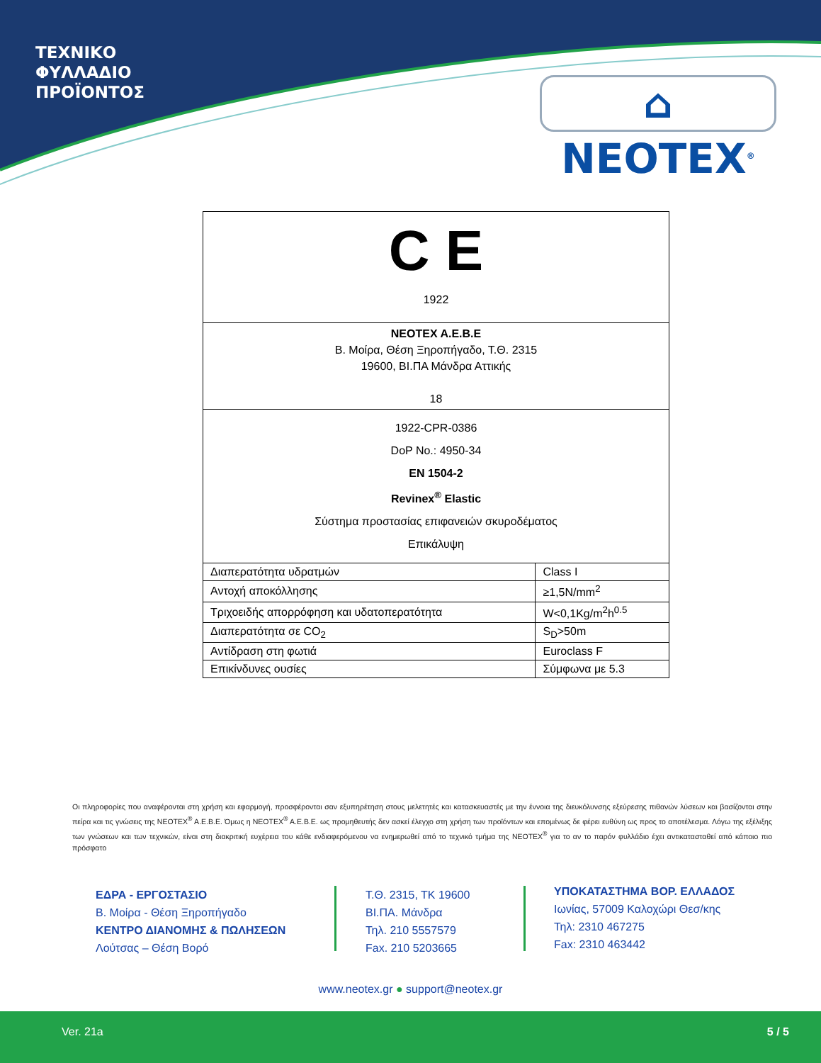ΤΕΧΝΙΚΟ
ΦΥΛΛΑΔΙΟ
ΠΡΟΪΟΝΤΟΣ
⌂ NEOTEX<sup>®</sup>
| C E 1922 | |
| NEOTEX A.E.B.E Β. Μοίρα, Θέση Ξηροπήγαδο, Τ.Θ. 2315 19600, ΒΙ.ΠΑ Μάνδρα Αττικής 18 | |
| 1922-CPR-0386 DoP No.: 4950-34 EN 1504-2 Revinex<sup>®</sup> Elastic Σύστημα προστασίας επιφανειών σκυροδέματος Επικάλυψη | |
| Διαπερατότητα υδρατμών | Class I |
| Αντοχή αποκόλλησης | ≥1,5N/mm<sup>2</sup> |
| Τριχοειδής απορρόφηση και υδατοπερατότητα | W<0,1Kg/m<sup>2</sup>h<sup>0.5</sup> |
| Διαπερατότητα σε CO<sub>2</sub> | S<sub>D</sub>>50m |
| Αντίδραση στη φωτιά | Euroclass F |
| Επικίνδυνες ουσίες | Σύμφωνα με 5.3 |
Οι πληροφορίες που αναφέρονται στη χρήση και εφαρμογή, προσφέρονται σαν εξυπηρέτηση στους μελετητές και κατασκευαστές με την έννοια της διευκόλυνσης εξεύρεσης πιθανών λύσεων και βασίζονται στην πείρα και τις γνώσεις της NEOTEX<sup>®</sup> A.E.B.E. Όμως η NEOTEX<sup>®</sup> A.E.B.E. ως προμηθευτής δεν ασκεί έλεγχο στη χρήση των προϊόντων και επομένως δε φέρει ευθύνη ως προς το αποτέλεσμα. Λόγω της εξέλιξης των γνώσεων και των τεχνικών, είναι στη διακριτική ευχέρεια του κάθε ενδιαφερόμενου να ενημερωθεί από το τεχνικό τμήμα της NEOTEX<sup>®</sup> για το αν το παρόν φυλλάδιο έχει αντικατασταθεί από κάποιο πιο πρόσφατο
ΕΔΡΑ - ΕΡΓΟΣΤΑΣΙΟ
Β. Μοίρα - Θέση Ξηροπήγαδο
ΚΕΝΤΡΟ ΔΙΑΝΟΜΗΣ & ΠΩΛΗΣΕΩΝ
Λούτσας – Θέση Βορό
Τ.Θ. 2315, ΤΚ 19600
ΒΙ.ΠΑ. Μάνδρα
Τηλ. 210 5557579
Fax. 210 5203665
ΥΠΟΚΑΤΑΣΤΗΜΑ ΒΟΡ. ΕΛΛΑΔΟΣ
Ιωνίας, 57009 Καλοχώρι Θεσ/κης
Τηλ: 2310 467275
Fax: 2310 463442
www.neotex.gr ● support@neotex.gr
Ver. 21a 5 / 5